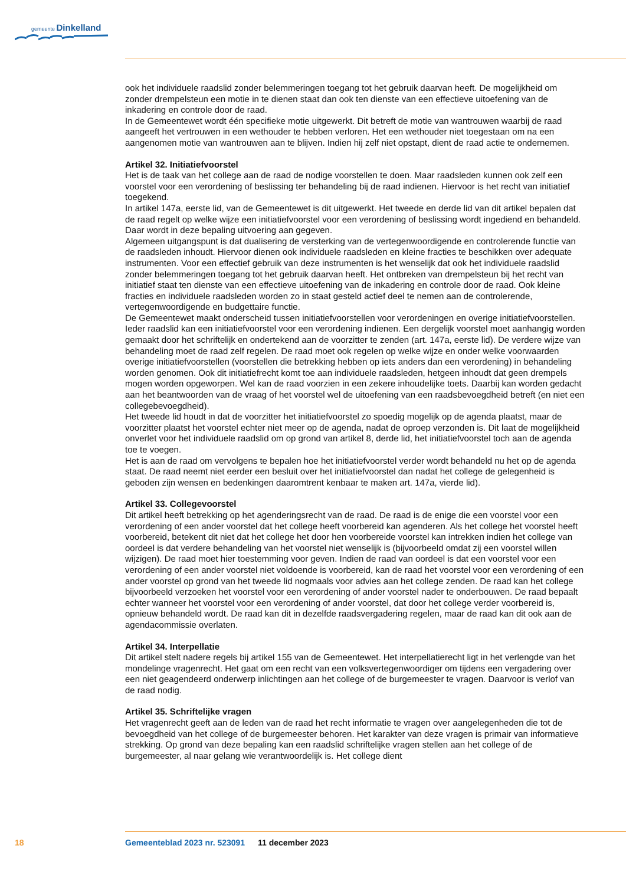gemeente Dinkelland
ook het individuele raadslid zonder belemmeringen toegang tot het gebruik daarvan heeft. De mogelijkheid om zonder drempelsteun een motie in te dienen staat dan ook ten dienste van een effectieve uitoefening van de inkadering en controle door de raad.
In de Gemeentewet wordt één specifieke motie uitgewerkt. Dit betreft de motie van wantrouwen waarbij de raad aangeeft het vertrouwen in een wethouder te hebben verloren. Het een wethouder niet toegestaan om na een aangenomen motie van wantrouwen aan te blijven. Indien hij zelf niet opstapt, dient de raad actie te ondernemen.
Artikel 32. Initiatiefvoorstel
Het is de taak van het college aan de raad de nodige voorstellen te doen. Maar raadsleden kunnen ook zelf een voorstel voor een verordening of beslissing ter behandeling bij de raad indienen. Hiervoor is het recht van initiatief toegekend.
In artikel 147a, eerste lid, van de Gemeentewet is dit uitgewerkt. Het tweede en derde lid van dit artikel bepalen dat de raad regelt op welke wijze een initiatiefvoorstel voor een verordening of beslissing wordt ingediend en behandeld. Daar wordt in deze bepaling uitvoering aan gegeven.
Algemeen uitgangspunt is dat dualisering de versterking van de vertegenwoordigende en controlerende functie van de raadsleden inhoudt. Hiervoor dienen ook individuele raadsleden en kleine fracties te beschikken over adequate instrumenten. Voor een effectief gebruik van deze instrumenten is het wenselijk dat ook het individuele raadslid zonder belemmeringen toegang tot het gebruik daarvan heeft. Het ontbreken van drempelsteun bij het recht van initiatief staat ten dienste van een effectieve uitoefening van de inkadering en controle door de raad. Ook kleine fracties en individuele raadsleden worden zo in staat gesteld actief deel te nemen aan de controlerende, vertegenwoordigende en budgettaire functie.
De Gemeentewet maakt onderscheid tussen initiatiefvoorstellen voor verordeningen en overige initiatiefvoorstellen. Ieder raadslid kan een initiatiefvoorstel voor een verordening indienen. Een dergelijk voorstel moet aanhangig worden gemaakt door het schriftelijk en ondertekend aan de voorzitter te zenden (art. 147a, eerste lid). De verdere wijze van behandeling moet de raad zelf regelen. De raad moet ook regelen op welke wijze en onder welke voorwaarden overige initiatiefvoorstellen (voorstellen die betrekking hebben op iets anders dan een verordening) in behandeling worden genomen. Ook dit initiatiefrecht komt toe aan individuele raadsleden, hetgeen inhoudt dat geen drempels mogen worden opgeworpen. Wel kan de raad voorzien in een zekere inhoudelijke toets. Daarbij kan worden gedacht aan het beantwoorden van de vraag of het voorstel wel de uitoefening van een raadsbevoegdheid betreft (en niet een collegebevoegdheid).
Het tweede lid houdt in dat de voorzitter het initiatiefvoorstel zo spoedig mogelijk op de agenda plaatst, maar de voorzitter plaatst het voorstel echter niet meer op de agenda, nadat de oproep verzonden is. Dit laat de mogelijkheid onverlet voor het individuele raadslid om op grond van artikel 8, derde lid, het initiatiefvoorstel toch aan de agenda toe te voegen.
Het is aan de raad om vervolgens te bepalen hoe het initiatiefvoorstel verder wordt behandeld nu het op de agenda staat. De raad neemt niet eerder een besluit over het initiatiefvoorstel dan nadat het college de gelegenheid is geboden zijn wensen en bedenkingen daaromtrent kenbaar te maken art. 147a, vierde lid).
Artikel 33. Collegevoorstel
Dit artikel heeft betrekking op het agenderingsrecht van de raad. De raad is de enige die een voorstel voor een verordening of een ander voorstel dat het college heeft voorbereid kan agenderen. Als het college het voorstel heeft voorbereid, betekent dit niet dat het college het door hen voorbereide voorstel kan intrekken indien het college van oordeel is dat verdere behandeling van het voorstel niet wenselijk is (bijvoorbeeld omdat zij een voorstel willen wijzigen). De raad moet hier toestemming voor geven. Indien de raad van oordeel is dat een voorstel voor een verordening of een ander voorstel niet voldoende is voorbereid, kan de raad het voorstel voor een verordening of een ander voorstel op grond van het tweede lid nogmaals voor advies aan het college zenden. De raad kan het college bijvoorbeeld verzoeken het voorstel voor een verordening of ander voorstel nader te onderbouwen. De raad bepaalt echter wanneer het voorstel voor een verordening of ander voorstel, dat door het college verder voorbereid is, opnieuw behandeld wordt. De raad kan dit in dezelfde raadsvergadering regelen, maar de raad kan dit ook aan de agendacommissie overlaten.
Artikel 34. Interpellatie
Dit artikel stelt nadere regels bij artikel 155 van de Gemeentewet. Het interpellatierecht ligt in het verlengde van het mondelinge vragenrecht. Het gaat om een recht van een volksvertegenwoordiger om tijdens een vergadering over een niet geagendeerd onderwerp inlichtingen aan het college of de burgemeester te vragen. Daarvoor is verlof van de raad nodig.
Artikel 35. Schriftelijke vragen
Het vragenrecht geeft aan de leden van de raad het recht informatie te vragen over aangelegenheden die tot de bevoegdheid van het college of de burgemeester behoren. Het karakter van deze vragen is primair van informatieve strekking. Op grond van deze bepaling kan een raadslid schriftelijke vragen stellen aan het college of de burgemeester, al naar gelang wie verantwoordelijk is. Het college dient
18 Gemeenteblad 2023 nr. 523091 11 december 2023